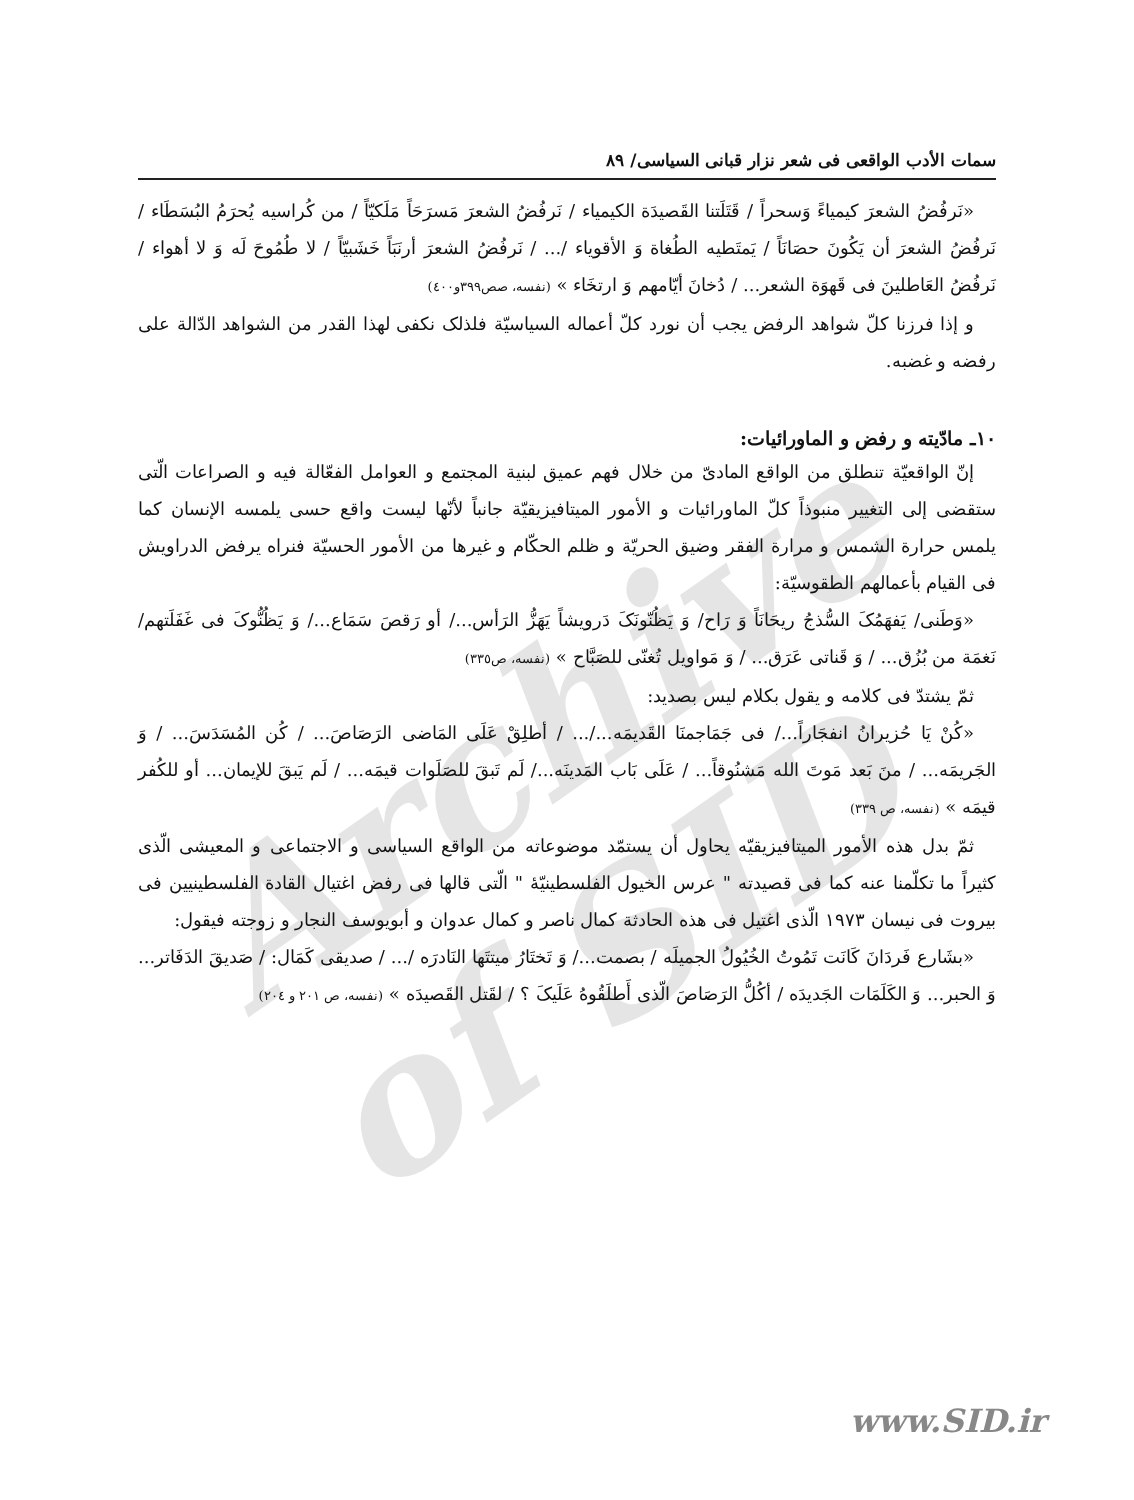Archive of SID
سمات الأدب الواقعی فی شعر نزار قبانی السیاسی/ ٨٩
«نَرفُضُ الشعرَ کیمیاءً وَسحراً / قَتَلَتنا القَصیدَة الکیمیاء / نَرفُضُ الشعرَ مَسرَحَاً مَلَکیّاً / من کُراسیه یُحرَمُ البُسَطَاء / نَرفُضُ الشعرَ أن یَکُونَ حصَانَاً / یَمتَطیه الطُغاة وَ الأقویاء /... / نَرفُضُ الشعرَ أرنَبَاً خَشَبیّاً / لا طُمُوحَ لَه وَ لا أهواء / نَرفُضُ العَاطلینَ فی قَهوَة الشعر... / دُخانَ أیّامهم وَ ارتخَاء » (نفسه، صص٣٩٩و٤٠٠)
و إذا فرزنا کلّ شواهد الرفض یجب أن نورد کلّ أعماله السیاسیّة فلذلک نکفی لهذا القدر من الشواهد الدّالة علی رفضه و غضبه.
١٠ـ مادّیته و رفض و الماورائیات:
إنّ الواقعیّة تنطلق من الواقع المادیّ من خلال فهم عمیق لبنیة المجتمع و العوامل الفعّالة فیه و الصراعات الّتی ستقضی إلی التغییر منبوذاً کلّ الماورائیات و الأمور المیتافیزیقیّة جانباً لأنّها لیست واقع حسی یلمسه الإنسان کما یلمس حرارة الشمس و مرارة الفقر وضیق الحریّة و ظلم الحکّام و غیرها من الأمور الحسیّة فنراه یرفض الدراویش فی القیام بأعمالهم الطقوسیّة:
«وَطَنی/ یَفهَمُکَ السُّذجُ ریحَانَاً وَ رَاح/ وَ یَظُنّونَکَ دَرویشاً یَهَزُّ الرَأس.../ أو رَقصَ سَمَاع.../ وَ یَظُنُّوکَ فی غَفَلَتهم/ نَغمَة من بُزُق... / وَ قَناتی عَرَق... / وَ مَواویل تُغنّی للصَبَّاح » (نفسه، ص٣٣٥)
ثمّ یشتدّ فی کلامه و یقول بکلام لیس بصدید:
«کُنْ یَا حُزیرانُ انفجَاراً.../ فی جَمَاجمنَا القَدیمَه.../... / أطلِقْ عَلَی المَاضی الرَصَاصَ... / کُن المُسَدَسَ... / وَ الجَریمَه... / منَ بَعد مَوتَ الله مَشنُوقاً... / عَلَی بَاب المَدینَه.../ لَم تَبقَ للصَلَوات قیمَه... / لَم یَبقَ للإیمان... أو للکُفر قیمَه » (نفسه، ص ٣٣٩)
ثمّ بدل هذه الأمور المیتافیزیقیّه یحاول أن یستمّد موضوعاته من الواقع السیاسی و الاجتماعی و المعیشی الّذی کثیراً ما تکلّمنا عنه کما فی قصیدته " عرس الخیول الفلسطینیّهٔ " الّتی قالها فی رفض اغتیال القادة الفلسطینیین فی بیروت فی نیسان ١٩٧٣ الّذی اغتیل فی هذه الحادثة کمال ناصر و کمال عدوان و أبویوسف النجار و زوجته فیقول:
«بشَارع فَردَانَ کَانَت تَمُوتُ الخُیُولُ الجمیلَه / بصمت.../ وَ تَختَارُ میتتَها النَادرَه /... / صدیقی کَمَال: / صَدیقَ الدَفَاتر... وَ الحبر... وَ الکَلَمَات الجَدیدَه / أکُلُّ الرَصَاصَ الّذی أَطلَقُوهُ عَلَیکَ ؟ / لقَتل القَصیدَه » (نفسه، ص ٢٠١ و ٢٠٤)
www.SID.ir